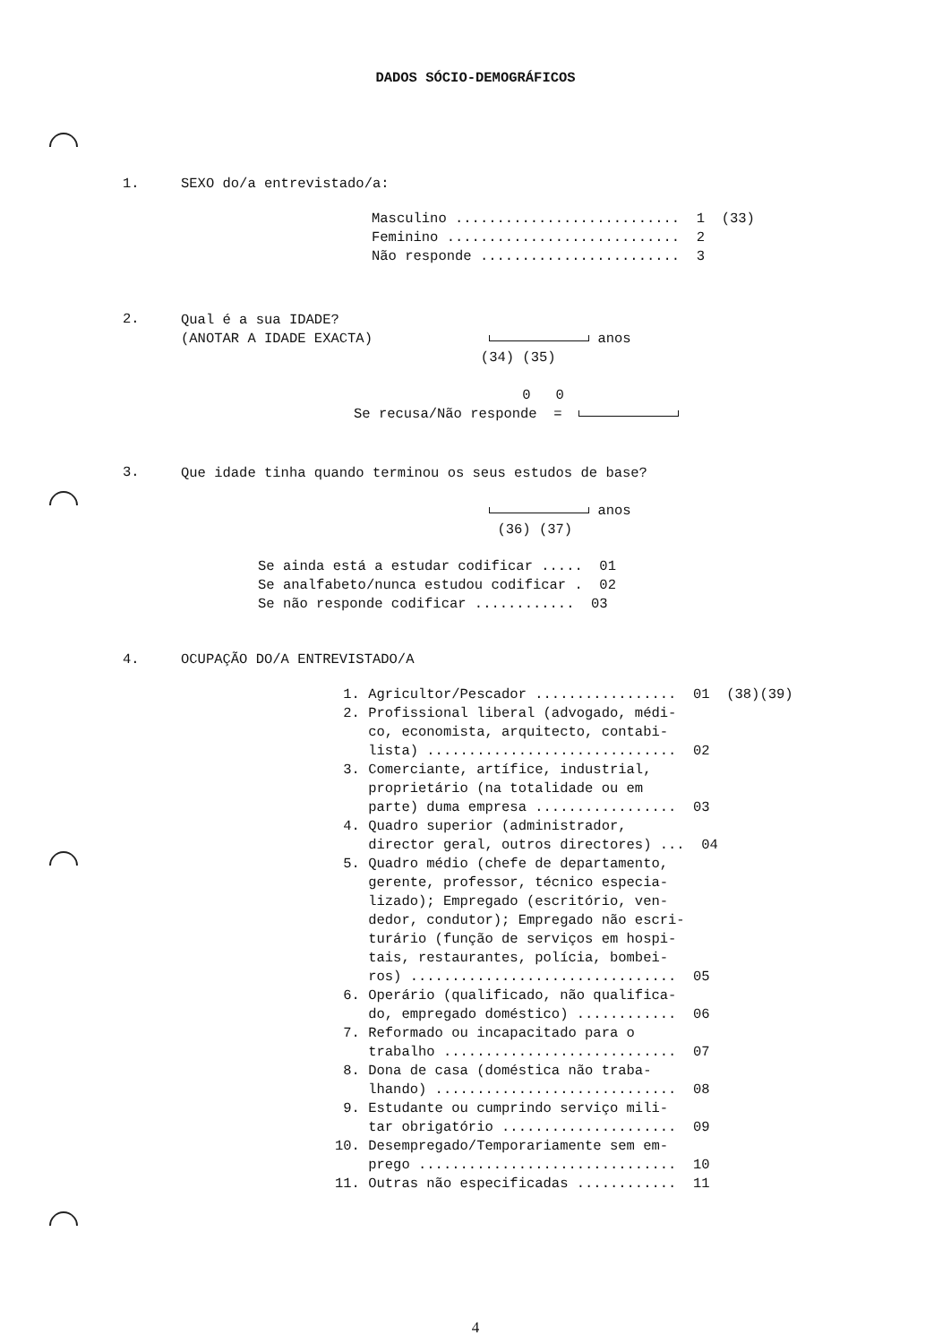DADOS SÓCIO-DEMOGRÁFICOS
1. SEXO do/a entrevistado/a:
Masculino ........................... 1 (33) Feminino ............................ 2 Não responde ........................ 3
2.
Qual é a sua IDADE? (ANOTAR A IDADE EXACTA) anos (34) (35) 0 0
Se recusa/Não responde =
3.
Que idade tinha quando terminou os seus estudos de base? anos (36) (37)
Se ainda está a estudar codificar ..... 01 Se analfabeto/nunca estudou codificar . 02 Se não responde codificar ............ 03
4. OCUPAÇÃO DO/A ENTREVISTADO/A
1. Agricultor/Pescador ................. 01 (38)(39) 2. Profissional liberal (advogado, médi- co, economista, arquitecto, contabi- lista) .............................. 02 3. Comerciante, artífice, industrial, proprietário (na totalidade ou em parte) duma empresa ................. 03 4. Quadro superior (administrador, director geral, outros directores) ... 04 5. Quadro médio (chefe de departamento, gerente, professor, técnico especia- lizado); Empregado (escritório, ven- dedor, condutor); Empregado não escri- turário (função de serviços em hospi- tais, restaurantes, polícia, bombei- ros) ................................ 05 6. Operário (qualificado, não qualifica- do, empregado doméstico) ............ 06 7. Reformado ou incapacitado para o trabalho ............................ 07 8. Dona de casa (doméstica não traba- lhando) ............................. 08 9. Estudante ou cumprindo serviço mili- tar obrigatório ..................... 09 10. Desempregado/Temporariamente sem em- prego ............................... 10 11. Outras não especificadas ............ 11
4